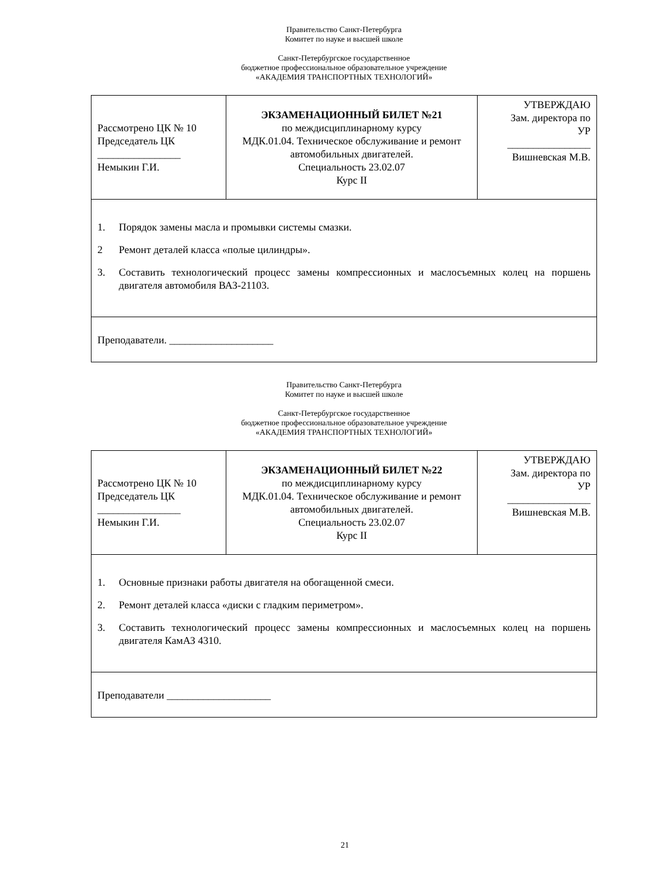Правительство Санкт-Петербурга
Комитет по науке и высшей школе
Санкт-Петербургское государственное
бюджетное профессиональное образовательное учреждение
«АКАДЕМИЯ ТРАНСПОРТНЫХ ТЕХНОЛОГИЙ»
| Рассмотрено ЦК № 10 Председатель ЦК ________________ Немыкин Г.И. | ЭКЗАМЕНАЦИОННЫЙ БИЛЕТ №21 по междисциплинарному курсу МДК.01.04. Техническое обслуживание и ремонт автомобильных двигателей. Специальность 23.02.07 Курс II | УТВЕРЖДАЮ Зам. директора по УР ________________ Вишневская М.В. |
| 1. Порядок замены масла и промывки системы смазки. 2 Ремонт деталей класса «полые цилиндры». 3. Составить технологический процесс замены компрессионных и маслосъемных колец на поршень двигателя автомобиля ВАЗ-21103. | | |
| Преподаватели. ____________________ | | |
Правительство Санкт-Петербурга
Комитет по науке и высшей школе
Санкт-Петербургское государственное
бюджетное профессиональное образовательное учреждение
«АКАДЕМИЯ ТРАНСПОРТНЫХ ТЕХНОЛОГИЙ»
| Рассмотрено ЦК № 10 Председатель ЦК ________________ Немыкин Г.И. | ЭКЗАМЕНАЦИОННЫЙ БИЛЕТ №22 по междисциплинарному курсу МДК.01.04. Техническое обслуживание и ремонт автомобильных двигателей. Специальность 23.02.07 Курс II | УТВЕРЖДАЮ Зам. директора по УР ________________ Вишневская М.В. |
| 1. Основные признаки работы двигателя на обогащенной смеси. 2. Ремонт деталей класса «диски с гладким периметром». 3. Составить технологический процесс замены компрессионных и маслосъемных колец на поршень двигателя КамАЗ 4310. | | |
| Преподаватели ____________________ | | |
21